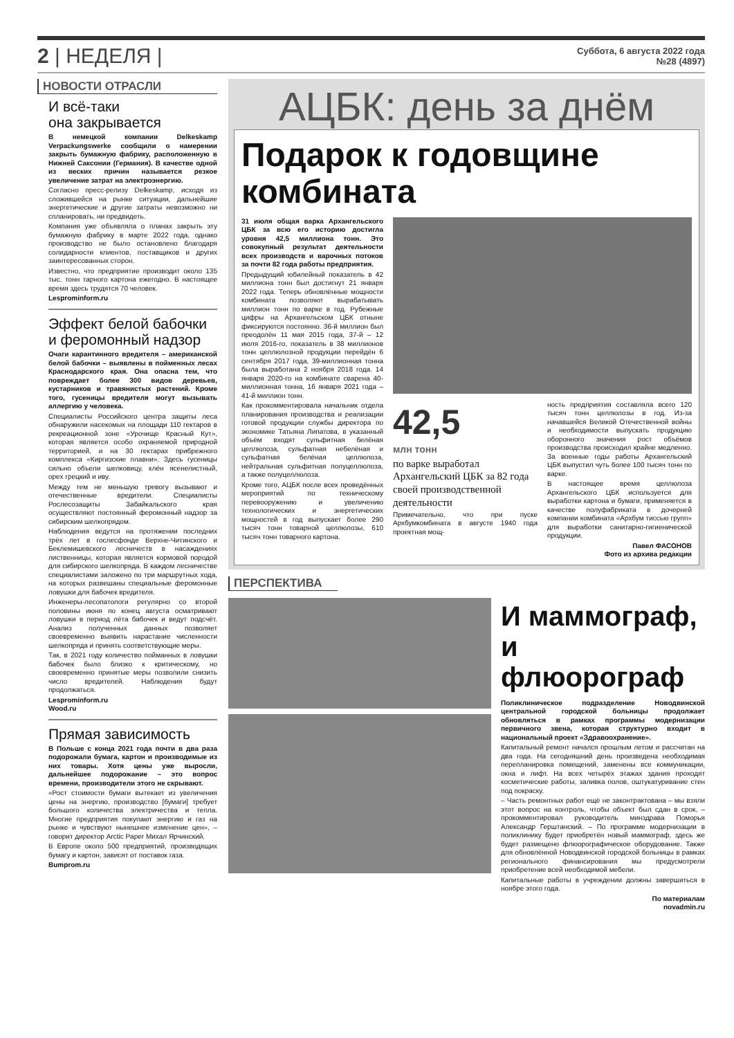2 | НЕДЕЛЯ |
Суббота, 6 августа 2022 года
№28 (4897)
НОВОСТИ ОТРАСЛИ
И всё-таки
она закрывается
В немецкой компании Delkeskamp Verpackungswerke сообщили о намерении закрыть бумажную фабрику, расположенную в Нижней Саксонии (Германия). В качестве одной из веских причин называется резкое увеличение затрат на электроэнергию.
Согласно пресс-релизу Delkeskamp, исходя из сложившейся на рынке ситуации, дальнейшие энергетические и другие затраты невозможно ни спланировать, ни предвидеть.
Компания уже объявляла о планах закрыть эту бумажную фабрику в марте 2022 года, однако производство не было остановлено благодаря солидарности клиентов, поставщиков и других заинтересованных сторон.
Известно, что предприятие производит около 135 тыс. тонн тарного картона ежегодно. В настоящее время здесь трудятся 70 человек.
Lesprominform.ru
Эффект белой бабочки и феромонный надзор
Очаги карантинного вредителя – американской белой бабочки – выявлены в пойменных лесах Краснодарского края. Она опасна тем, что повреждает более 300 видов деревьев, кустарников и травянистых растений. Кроме того, гусеницы вредителя могут вызывать аллергию у человека.
Специалисты Российского центра защиты леса обнаружили насекомых на площади 110 гектаров в рекреационной зоне «Урочище Красный Кут», которая является особо охраняемой природной территорией, и на 30 гектарах прибрежного комплекса «Киргизские плавни». Здесь гусеницы сильно объели шелковицу, клён ясенелистный, орех грецкий и иву.
Между тем не меньшую тревогу вызывают и отечественные вредители. Специалисты Рослесозащиты Забайкальского края осуществляют постоянный феромонный надзор за сибирским шелкопрядом.
Наблюдения ведутся на протяжении последних трёх лет в гослесфонде Верхне-Читинского и Беклемишевского лесничеств в насаждениях лиственницы, которая является кормовой породой для сибирского шелкопряда. В каждом лесничестве специалистами заложено по три маршрутных хода, на которых развешаны специальные феромонные ловушки для бабочек вредителя.
Инженеры-лесопатологи регулярно со второй половины июня по конец августа осматривают ловушки в период лёта бабочек и ведут подсчёт. Анализ полученных данных позволяет своевременно выявить нарастание численности шелкопряда и принять соответствующие меры.
Так, в 2021 году количество пойманных в ловушки бабочек было близко к критическому, но своевременно принятые меры позволили снизить число вредителей. Наблюдения будут продолжаться.
Lesprominform.ru
Wood.ru
Прямая зависимость
В Польше с конца 2021 года почти в два раза подорожали бумага, картон и производимые из них товары. Хотя цены уже выросли, дальнейшее подорожание – это вопрос времени, производители этого не скрывают.
«Рост стоимости бумаги вытекает из увеличения цены на энергию, производство [бумаги] требует большого количества электричества и тепла. Многие предприятия покупают энергию и газ на рынке и чувствуют нынешнее изменение цен», – говорит директор Arctic Paper Михал Ярчинский.
В Европе около 500 предприятий, производящих бумагу и картон, зависят от поставок газа.
Bumprom.ru
АЦБК: день за днём
Подарок к годовщине комбината
31 июля общая варка Архангельского ЦБК за всю его историю достигла уровня 42,5 миллиона тонн. Это совокупный результат деятельности всех производств и варочных потоков за почти 82 года работы предприятия.
Предыдущий юбилейный показатель в 42 миллиона тонн был достигнут 21 января 2022 года. Теперь обновлённые мощности комбината позволяют вырабатывать миллион тонн по варке в год. Рубежные цифры на Архангельском ЦБК отныне фиксируются постоянно. 36-й миллион был преодолён 11 мая 2015 года, 37-й – 12 июля 2016-го, показатель в 38 миллионов тонн целлюлозной продукции перейдён 6 сентября 2017 года, 39-миллионная тонна была выработана 2 ноября 2018 года. 14 января 2020-го на комбинате сварена 40-миллионная тонна, 16 января 2021 года – 41-й миллион тонн.
Как прокомментировала начальник отдела планирования производства и реализации готовой продукции службы директора по экономике Татьяна Липатова, в указанный объём входят сульфитная белёная целлюлоза, сульфатная небелёная и сульфатная белёная целлюлоза, нейтральная сульфитная полуцеллюлоза, а также полуцеллюлоза.
Кроме того, АЦБК после всех проведённых мероприятий по техническому перевооружению и увеличению технологических и энергетических мощностей в год выпускает более 290 тысяч тонн товарной целлюлозы, 610 тысяч тонн товарного картона.
42,5
млн тонн
по варке выработал Архангельский ЦБК за 82 года своей производственной деятельности
Примечательно, что при пуске Архбумкомбината в августе 1940 года проектная мощ-
ность предприятия составляла всего 120 тысяч тонн целлюлозы в год. Из-за начавшейся Великой Отечественной войны и необходимости выпускать продукцию оборонного значения рост объёмов производства происходил крайне медленно. За военные годы работы Архангельский ЦБК выпустил чуть более 100 тысяч тонн по варке.
В настоящее время целлюлоза Архангельского ЦБК используется для выработки картона и бумаги, применяется в качестве полуфабриката в дочерней компании комбината «Архбум тиссью групп» для выработки санитарно-гигиенической продукции.
Павел ФАСОНОВ
Фото из архива редакции
ПЕРСПЕКТИВА
И маммограф, и флюорограф
Поликлиническое подразделение Новодвинской центральной городской больницы продолжает обновляться в рамках программы модернизации первичного звена, которая структурно входит в национальный проект «Здравоохранение».
Капитальный ремонт начался прошлым летом и рассчитан на два года. На сегодняшний день произведена необходимая перепланировка помещений, заменены все коммуникации, окна и лифт. На всех четырёх этажах здания проходят косметические работы, заливка полов, оштукатуривание стен под покраску.
– Часть ремонтных работ ещё не законтрактована – мы взяли этот вопрос на контроль, чтобы объект был сдан в срок, – прокомментировал руководитель минздрава Поморья Александр Герштанский. – По программе модернизации в поликлинику будет приобретён новый маммограф, здесь же будет размещено флюорографическое оборудование. Также для обновлённой Новодвинской городской больницы в рамках регионального финансирования мы предусмотрели приобретение всей необходимой мебели.
Капитальные работы в учреждении должны завершиться в ноябре этого года.
По материалам
novadmin.ru